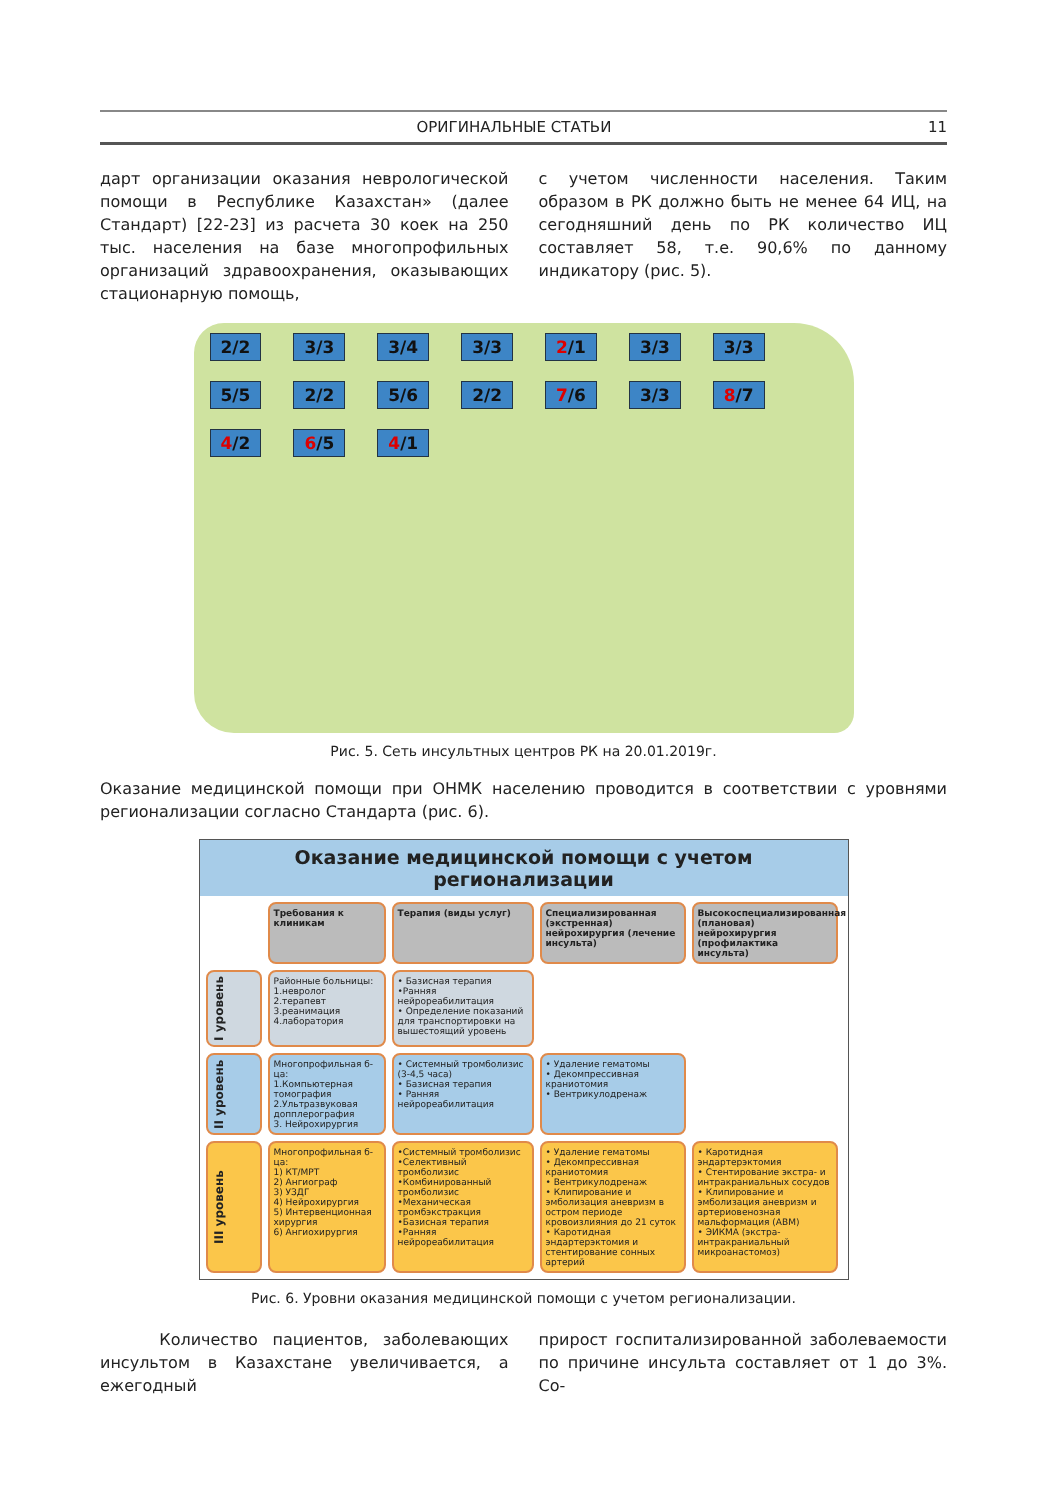ОРИГИНАЛЬНЫЕ СТАТЬИ 11
дарт организации оказания неврологической помощи в Республике Казахстан» (далее Стандарт) [22-23] из расчета 30 коек на 250 тыс. населения на базе многопрофильных организаций здравоохранения, оказывающих стационарную помощь,
с учетом численности населения. Таким образом в РК должно быть не менее 64 ИЦ, на сегодняшний день по РК количество ИЦ составляет 58, т.е. 90,6% по данному индикатору (рис. 5).
2/2 3/3 3/4 3/3 2/1 3/3 3/3 5/5 2/2 5/6 2/2 7/6 3/3 8/7 4/2 6/5 4/1
Рис. 5. Сеть инсультных центров РК на 20.01.2019г.
Оказание медицинской помощи при ОНМК населению проводится в соответствии с уровнями регионализации согласно Стандарта (рис. 6).
Оказание медицинской помощи с учетом регионализации
Требования к клиникам
Терапия (виды услуг)
Специализированная (экстренная) нейрохирургия (лечение инсульта)
Высокоспециализированная (плановая) нейрохирургия (профилактика инсульта)
I уровень
Районные больницы:
1.невролог
2.терапевт
3.реанимация
4.лаборатория
• Базисная терапия
•Ранняя нейрореабилитация
• Определение показаний для транспортировки на вышестоящий уровень
II уровень
Многопрофильная б-ца:
1.Компьютерная томография
2.Ультразвуковая допплерография
3. Нейрохирургия
• Системный тромболизис (3-4,5 часа)
• Базисная терапия
• Ранняя нейрореабилитация
• Удаление гематомы
• Декомпрессивная краниотомия
• Вентрикулодренаж
III уровень
Многопрофильная б-ца:
1) КТ/МРТ
2) Ангиограф
3) УЗДГ
4) Нейрохирургия
5) Интервенционная хирургия
6) Ангиохирургия
•Системный тромболизис
•Селективный тромболизис
•Комбинированный тромболизис
•Механическая тромбэкстракция
•Базисная терапия
•Ранняя нейрореабилитация
• Удаление гематомы
• Декомпрессивная краниотомия
• Вентрикулодренаж
• Клипирование и эмболизация аневризм в остром периоде кровоизлияния до 21 суток
• Каротидная эндартерэктомия и стентирование сонных артерий
• Каротидная эндартерэктомия
• Стентирование экстра- и интракраниальных сосудов
• Клипирование и эмболизация аневризм и артериовенозная мальформация (АВМ)
• ЭИКМА (экстра-интракраниальный микроанастомоз)
Рис. 6. Уровни оказания медицинской помощи с учетом регионализации.
Количество пациентов, заболевающих инсультом в Казахстане увеличивается, а ежегодный
прирост госпитализированной заболеваемости по причине инсульта составляет от 1 до 3%. Со-